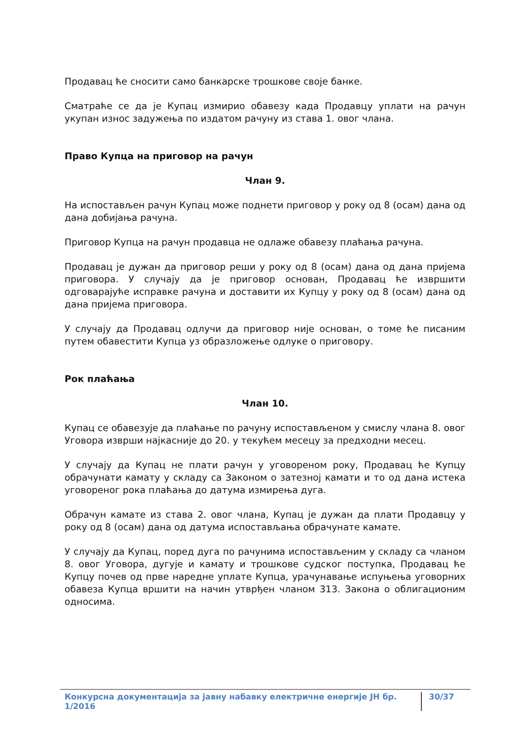Продавац ће сносити само банкарске трошкове своје банке.
Сматраће се да је Купац измирио обавезу када Продавцу уплати на рачун укупан износ задужења по издатом рачуну из става 1. овог члана.
Право Купца на приговор на рачун
Члан 9.
На испостављен рачун Купац може поднети приговор у року од 8 (осам) дана од дана добијања рачуна.
Приговор Купца на рачун продавца не одлаже обавезу плаћања рачуна.
Продавац је дужан да приговор реши у року од 8 (осам) дана од дана пријема приговора. У случају да је приговор основан, Продавац ће извршити одговарајуће исправке рачуна и доставити их Купцу у року од 8 (осам) дана од дана пријема приговора.
У случају да Продавац одлучи да приговор није основан, о томе ће писаним путем обавестити Купца уз образложење одлуке о приговору.
Рок плаћања
Члан 10.
Купац се обавезује да плаћање по рачуну испостављеном у смислу члана 8. овог Уговора изврши најкасније до 20. у текућем месецу за предходни месец.
У случају да Купац не плати рачун у уговореном року, Продавац ће Купцу обрачунати камату у складу са Законом о затезној камати и то од дана истека уговореног рока плаћања до датума измирења дуга.
Обрачун камате из става 2. овог члана, Купац је дужан да плати Продавцу у року од 8 (осам) дана од датума испостављања обрачунате камате.
У случају да Купац, поред дуга по рачунима испостављеним у складу са чланом 8. овог Уговора, дугује и камату и трошкове судског поступка, Продавац ће Купцу почев од прве наредне уплате Купца, урачунавање испуњења уговорних обавеза Купца вршити на начин утврђен чланом 313. Закона о облигационим односима.
Конкурсна документација за јавну набавку електричне енергије ЈН бр. 1/2016 30/37